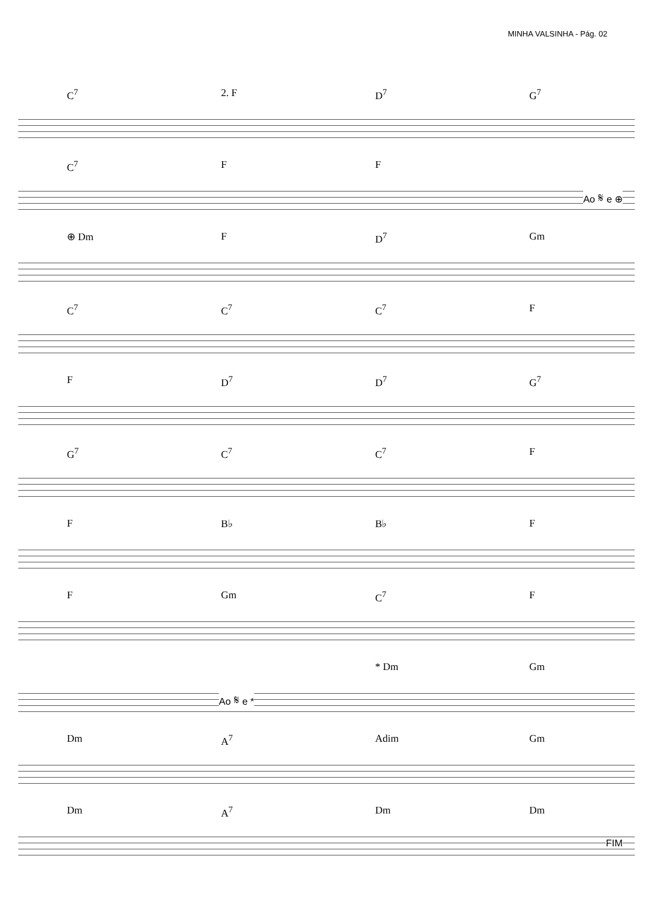MINHA VALSINHA - Pág. 02
C<sup>7</sup> 2. F D<sup>7</sup> G<sup>7</sup>
C<sup>7</sup> F F
Ao 𝄋 e ⊕
⊕ Dm F D<sup>7</sup> Gm
C<sup>7</sup> C<sup>7</sup> C<sup>7</sup> F
F D<sup>7</sup> D<sup>7</sup> G<sup>7</sup>
G<sup>7</sup> C<sup>7</sup> C<sup>7</sup> F
F B♭ B♭ F
F Gm C<sup>7</sup> F
* Dm Gm
Ao 𝄋 e *
Dm A<sup>7</sup> Adim Gm
Dm A<sup>7</sup> Dm Dm
FIM